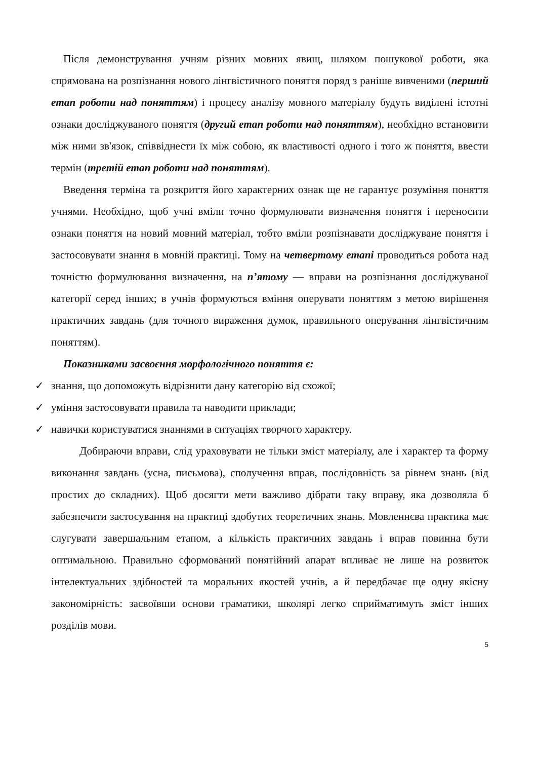Після демонстрування учням різних мовних явищ, шляхом пошукової роботи, яка спрямована на розпізнання нового лінгвістичного поняття поряд з раніше вивченими (перший етап роботи над поняттям) і процесу аналізу мовного матеріалу будуть виділені істотні ознаки досліджуваного поняття (другий етап роботи над поняттям), необхідно встановити між ними зв'язок, співвіднести їх між собою, як властивості одного і того ж поняття, ввести термін (третій етап роботи над поняттям).
Введення терміна та розкриття його характерних ознак ще не гарантує розуміння поняття учнями. Необхідно, щоб учні вміли точно формулювати визначення поняття і переносити ознаки поняття на новий мовний матеріал, тобто вміли розпізнавати досліджуване поняття і застосовувати знання в мовній практиці. Тому на четвертому етапі проводиться робота над точністю формулювання визначення, на п’ятому — вправи на розпізнання досліджуваної категорії серед інших; в учнів формуються вміння оперувати поняттям з метою вирішення практичних завдань (для точного вираження думок, правильного оперування лінгвістичним поняттям).
Показниками засвоєння морфологічного поняття є:
✓ знання, що допоможуть відрізнити дану категорію від схожої;
✓ уміння застосовувати правила та наводити приклади;
✓ навички користуватися знаннями в ситуаціях творчого характеру.
Добираючи вправи, слід ураховувати не тільки зміст матеріалу, але і характер та форму виконання завдань (усна, письмова), сполучення вправ, послідовність за рівнем знань (від простих до складних). Щоб досягти мети важливо дібрати таку вправу, яка дозволяла б забезпечити застосування на практиці здобутих теоретичних знань. Мовленнєва практика має слугувати завершальним етапом, а кількість практичних завдань і вправ повинна бути оптимальною. Правильно сформований понятійний апарат впливає не лише на розвиток інтелектуальних здібностей та моральних якостей учнів, а й передбачає ще одну якісну закономірність: засвоївши основи граматики, школярі легко сприйматимуть зміст інших розділів мови.
5